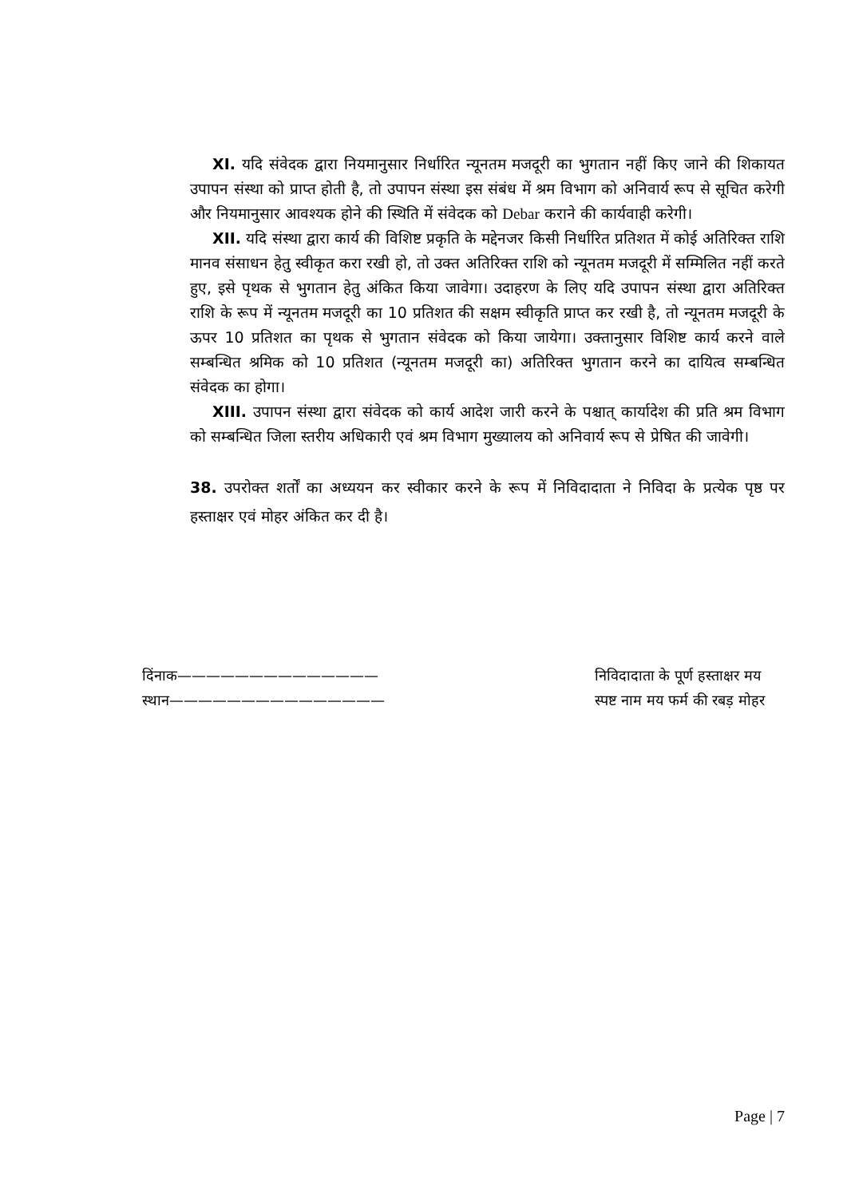XI. यदि संवेदक द्वारा नियमानुसार निर्धारित न्यूनतम मजदूरी का भुगतान नहीं किए जाने की शिकायत उपापन संस्था को प्राप्त होती है, तो उपापन संस्था इस संबंध में श्रम विभाग को अनिवार्य रूप से सूचित करेगी और नियमानुसार आवश्यक होने की स्थिति में संवेदक को Debar कराने की कार्यवाही करेगी।
XII. यदि संस्था द्वारा कार्य की विशिष्ट प्रकृति के मद्देनजर किसी निर्धारित प्रतिशत में कोई अतिरिक्त राशि मानव संसाधन हेतु स्वीकृत करा रखी हो, तो उक्त अतिरिक्त राशि को न्यूनतम मजदूरी में सम्मिलित नहीं करते हुए, इसे पृथक से भुगतान हेतु अंकित किया जावेगा। उदाहरण के लिए यदि उपापन संस्था द्वारा अतिरिक्त राशि के रूप में न्यूनतम मजदूरी का 10 प्रतिशत की सक्षम स्वीकृति प्राप्त कर रखी है, तो न्यूनतम मजदूरी के ऊपर 10 प्रतिशत का पृथक से भुगतान संवेदक को किया जायेगा। उक्तानुसार विशिष्ट कार्य करने वाले सम्बन्धित श्रमिक को 10 प्रतिशत (न्यूनतम मजदूरी का) अतिरिक्त भुगतान करने का दायित्व सम्बन्धित संवेदक का होगा।
XIII. उपापन संस्था द्वारा संवेदक को कार्य आदेश जारी करने के पश्चात् कार्यादेश की प्रति श्रम विभाग को सम्बन्धित जिला स्तरीय अधिकारी एवं श्रम विभाग मुख्यालय को अनिवार्य रूप से प्रेषित की जावेगी।
38. उपरोक्त शर्तों का अध्ययन कर स्वीकार करने के रूप में निविदादाता ने निविदा के प्रत्येक पृष्ठ पर हस्ताक्षर एवं मोहर अंकित कर दी है।
दिंनाक——————————————
स्थान———————————————
निविदादाता के पूर्ण हस्ताक्षर मय
स्पष्ट नाम मय फर्म की रबड़ मोहर
Page | 7